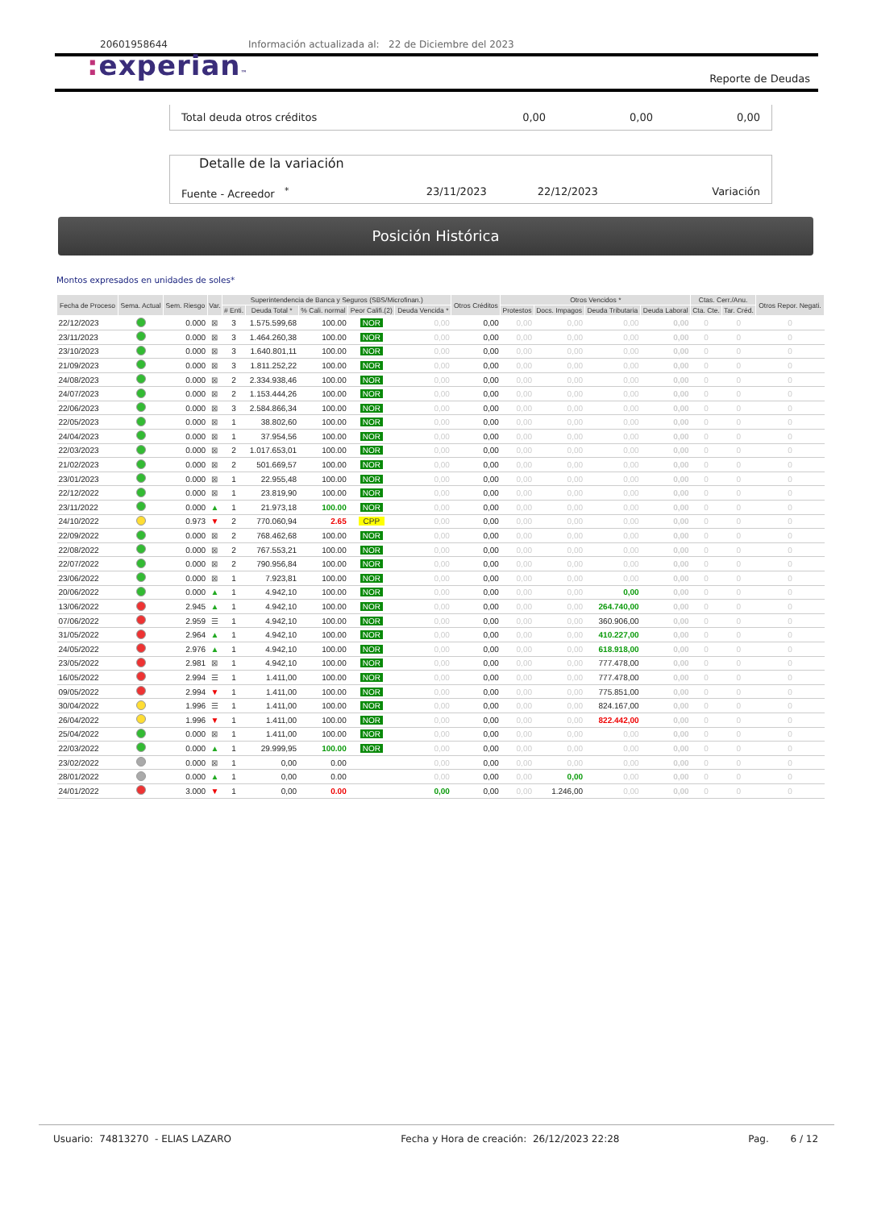20601958644 Información actualizada al: 22 de Diciembre del 2023
: experian™
Reporte de Deudas
Total deuda otros créditos 0,00 0,00 0,00
Detalle de la variación
Fuente - Acreedor <sup>*</sup> 23/11/2023 22/12/2023 Variación
Posición Histórica
Montos expresados en unidades de soles*
| Fecha de Proceso | Sema. Actual | Sem. Riesgo | Var. | Superintendencia de Banca y Seguros (SBS/Microfinan.) | | | | | Otros Créditos | Otros Vencidos * | | | | Ctas. Cerr./Anu. | | Otros Repor. Negati. |
| --- | --- | --- | --- | --- | --- | --- | --- | --- | --- | --- | --- | --- | --- | --- | --- | --- |
| | | | | # Enti. | Deuda Total * | % Cali. normal | Peor Califi.(2) | Deuda Vencida * | | Protestos | Docs. Impagos | Deuda Tributaria | Deuda Laboral | Cta. Cte. | Tar. Créd. | |
| 22/12/2023 | | 0.000 | ⊠ | 3 | 1.575.599,68 | 100.00 | NOR | 0,00 | 0,00 | 0,00 | 0,00 | 0,00 | 0,00 | 0 | 0 | 0 |
| 23/11/2023 | | 0.000 | ⊠ | 3 | 1.464.260,38 | 100.00 | NOR | 0,00 | 0,00 | 0,00 | 0,00 | 0,00 | 0,00 | 0 | 0 | 0 |
| 23/10/2023 | | 0.000 | ⊠ | 3 | 1.640.801,11 | 100.00 | NOR | 0,00 | 0,00 | 0,00 | 0,00 | 0,00 | 0,00 | 0 | 0 | 0 |
| 21/09/2023 | | 0.000 | ⊠ | 3 | 1.811.252,22 | 100.00 | NOR | 0,00 | 0,00 | 0,00 | 0,00 | 0,00 | 0,00 | 0 | 0 | 0 |
| 24/08/2023 | | 0.000 | ⊠ | 2 | 2.334.938,46 | 100.00 | NOR | 0,00 | 0,00 | 0,00 | 0,00 | 0,00 | 0,00 | 0 | 0 | 0 |
| 24/07/2023 | | 0.000 | ⊠ | 2 | 1.153.444,26 | 100.00 | NOR | 0,00 | 0,00 | 0,00 | 0,00 | 0,00 | 0,00 | 0 | 0 | 0 |
| 22/06/2023 | | 0.000 | ⊠ | 3 | 2.584.866,34 | 100.00 | NOR | 0,00 | 0,00 | 0,00 | 0,00 | 0,00 | 0,00 | 0 | 0 | 0 |
| 22/05/2023 | | 0.000 | ⊠ | 1 | 38.802,60 | 100.00 | NOR | 0,00 | 0,00 | 0,00 | 0,00 | 0,00 | 0,00 | 0 | 0 | 0 |
| 24/04/2023 | | 0.000 | ⊠ | 1 | 37.954,56 | 100.00 | NOR | 0,00 | 0,00 | 0,00 | 0,00 | 0,00 | 0,00 | 0 | 0 | 0 |
| 22/03/2023 | | 0.000 | ⊠ | 2 | 1.017.653,01 | 100.00 | NOR | 0,00 | 0,00 | 0,00 | 0,00 | 0,00 | 0,00 | 0 | 0 | 0 |
| 21/02/2023 | | 0.000 | ⊠ | 2 | 501.669,57 | 100.00 | NOR | 0,00 | 0,00 | 0,00 | 0,00 | 0,00 | 0,00 | 0 | 0 | 0 |
| 23/01/2023 | | 0.000 | ⊠ | 1 | 22.955,48 | 100.00 | NOR | 0,00 | 0,00 | 0,00 | 0,00 | 0,00 | 0,00 | 0 | 0 | 0 |
| 22/12/2022 | | 0.000 | ⊠ | 1 | 23.819,90 | 100.00 | NOR | 0,00 | 0,00 | 0,00 | 0,00 | 0,00 | 0,00 | 0 | 0 | 0 |
| 23/11/2022 | | 0.000 | ▲ | 1 | 21.973,18 | 100.00 | NOR | 0,00 | 0,00 | 0,00 | 0,00 | 0,00 | 0,00 | 0 | 0 | 0 |
| 24/10/2022 | | 0.973 | ▼ | 2 | 770.060,94 | 2.65 | CPP | 0,00 | 0,00 | 0,00 | 0,00 | 0,00 | 0,00 | 0 | 0 | 0 |
| 22/09/2022 | | 0.000 | ⊠ | 2 | 768.462,68 | 100.00 | NOR | 0,00 | 0,00 | 0,00 | 0,00 | 0,00 | 0,00 | 0 | 0 | 0 |
| 22/08/2022 | | 0.000 | ⊠ | 2 | 767.553,21 | 100.00 | NOR | 0,00 | 0,00 | 0,00 | 0,00 | 0,00 | 0,00 | 0 | 0 | 0 |
| 22/07/2022 | | 0.000 | ⊠ | 2 | 790.956,84 | 100.00 | NOR | 0,00 | 0,00 | 0,00 | 0,00 | 0,00 | 0,00 | 0 | 0 | 0 |
| 23/06/2022 | | 0.000 | ⊠ | 1 | 7.923,81 | 100.00 | NOR | 0,00 | 0,00 | 0,00 | 0,00 | 0,00 | 0,00 | 0 | 0 | 0 |
| 20/06/2022 | | 0.000 | ▲ | 1 | 4.942,10 | 100.00 | NOR | 0,00 | 0,00 | 0,00 | 0,00 | 0,00 | 0,00 | 0 | 0 | 0 |
| 13/06/2022 | | 2.945 | ▲ | 1 | 4.942,10 | 100.00 | NOR | 0,00 | 0,00 | 0,00 | 0,00 | 264.740,00 | 0,00 | 0 | 0 | 0 |
| 07/06/2022 | | 2.959 | ☰ | 1 | 4.942,10 | 100.00 | NOR | 0,00 | 0,00 | 0,00 | 0,00 | 360.906,00 | 0,00 | 0 | 0 | 0 |
| 31/05/2022 | | 2.964 | ▲ | 1 | 4.942,10 | 100.00 | NOR | 0,00 | 0,00 | 0,00 | 0,00 | 410.227,00 | 0,00 | 0 | 0 | 0 |
| 24/05/2022 | | 2.976 | ▲ | 1 | 4.942,10 | 100.00 | NOR | 0,00 | 0,00 | 0,00 | 0,00 | 618.918,00 | 0,00 | 0 | 0 | 0 |
| 23/05/2022 | | 2.981 | ⊠ | 1 | 4.942,10 | 100.00 | NOR | 0,00 | 0,00 | 0,00 | 0,00 | 777.478,00 | 0,00 | 0 | 0 | 0 |
| 16/05/2022 | | 2.994 | ☰ | 1 | 1.411,00 | 100.00 | NOR | 0,00 | 0,00 | 0,00 | 0,00 | 777.478,00 | 0,00 | 0 | 0 | 0 |
| 09/05/2022 | | 2.994 | ▼ | 1 | 1.411,00 | 100.00 | NOR | 0,00 | 0,00 | 0,00 | 0,00 | 775.851,00 | 0,00 | 0 | 0 | 0 |
| 30/04/2022 | | 1.996 | ☰ | 1 | 1.411,00 | 100.00 | NOR | 0,00 | 0,00 | 0,00 | 0,00 | 824.167,00 | 0,00 | 0 | 0 | 0 |
| 26/04/2022 | | 1.996 | ▼ | 1 | 1.411,00 | 100.00 | NOR | 0,00 | 0,00 | 0,00 | 0,00 | 822.442,00 | 0,00 | 0 | 0 | 0 |
| 25/04/2022 | | 0.000 | ⊠ | 1 | 1.411,00 | 100.00 | NOR | 0,00 | 0,00 | 0,00 | 0,00 | 0,00 | 0,00 | 0 | 0 | 0 |
| 22/03/2022 | | 0.000 | ▲ | 1 | 29.999,95 | 100.00 | NOR | 0,00 | 0,00 | 0,00 | 0,00 | 0,00 | 0,00 | 0 | 0 | 0 |
| 23/02/2022 | | 0.000 | ⊠ | 1 | 0,00 | 0.00 | | 0,00 | 0,00 | 0,00 | 0,00 | 0,00 | 0,00 | 0 | 0 | 0 |
| 28/01/2022 | | 0.000 | ▲ | 1 | 0,00 | 0.00 | | 0,00 | 0,00 | 0,00 | 0,00 | 0,00 | 0,00 | 0 | 0 | 0 |
| 24/01/2022 | | 3.000 | ▼ | 1 | 0,00 | 0.00 | | 0,00 | 0,00 | 0,00 | 1.246,00 | 0,00 | 0,00 | 0 | 0 | 0 |
Usuario: 74813270 - ELIAS LAZARO
Fecha y Hora de creación: 26/12/2023 22:28
Pag. 6 / 12